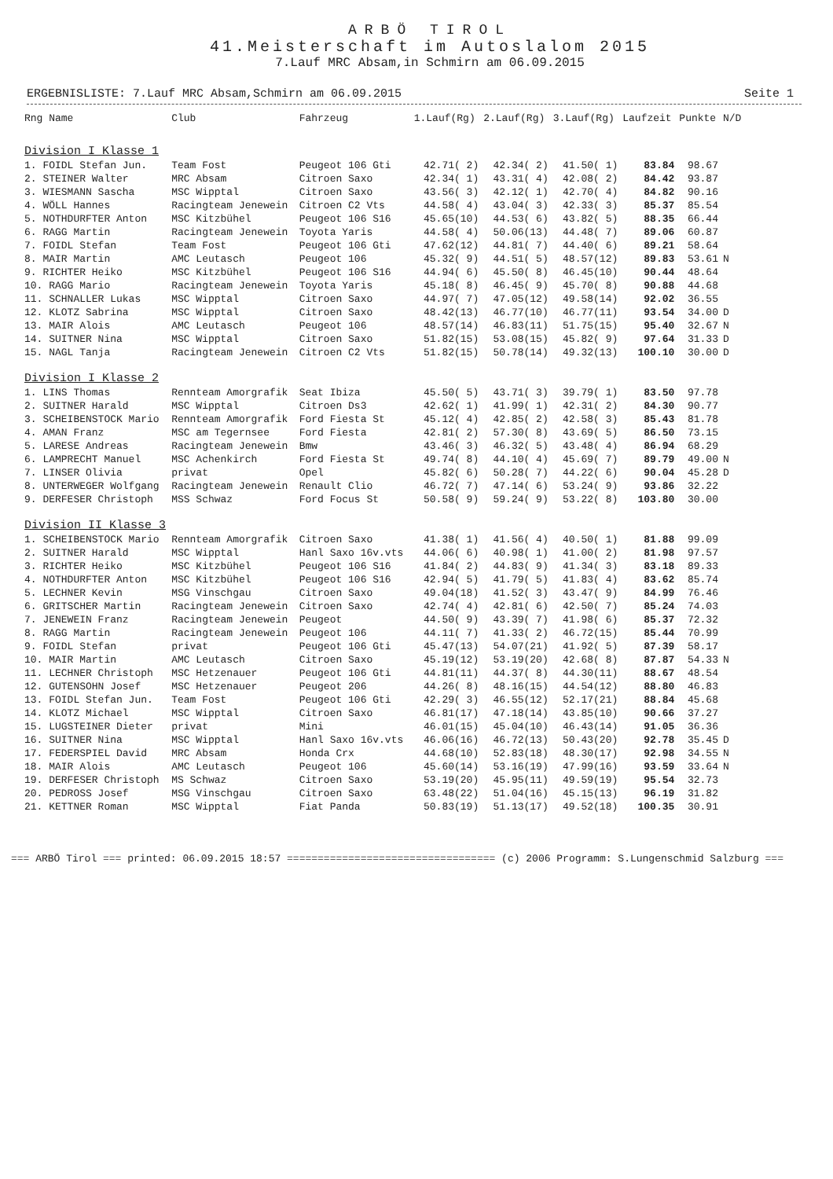ARBÖ TIROL
41.Meisterschaft im Autoslalom 2015
7.Lauf MRC Absam,in Schmirn am 06.09.2015
ERGEBNISLISTE: 7.Lauf MRC Absam,Schmirn am 06.09.2015 Seite 1
| Rng Name | Club | Fahrzeug | 1.Lauf(Rg) | 2.Lauf(Rg) | 3.Lauf(Rg) | Laufzeit | Punkte | N/D |
| --- | --- | --- | --- | --- | --- | --- | --- | --- |
| Division I Klasse 1 | | | | | | | | |
| 1. FOIDL Stefan Jun. | Team Fost | Peugeot 106 Gti | 42.71( 2) | 42.34( 2) | 41.50( 1) | 83.84 | 98.67 | |
| 2. STEINER Walter | MRC Absam | Citroen Saxo | 42.34( 1) | 43.31( 4) | 42.08( 2) | 84.42 | 93.87 | |
| 3. WIESMANN Sascha | MSC Wipptal | Citroen Saxo | 43.56( 3) | 42.12( 1) | 42.70( 4) | 84.82 | 90.16 | |
| 4. WÖLL Hannes | Racingteam Jenewein | Citroen C2 Vts | 44.58( 4) | 43.04( 3) | 42.33( 3) | 85.37 | 85.54 | |
| 5. NOTHDURFTER Anton | MSC Kitzbühel | Peugeot 106 S16 | 45.65(10) | 44.53( 6) | 43.82( 5) | 88.35 | 66.44 | |
| 6. RAGG Martin | Racingteam Jenewein | Toyota Yaris | 44.58( 4) | 50.06(13) | 44.48( 7) | 89.06 | 60.87 | |
| 7. FOIDL Stefan | Team Fost | Peugeot 106 Gti | 47.62(12) | 44.81( 7) | 44.40( 6) | 89.21 | 58.64 | |
| 8. MAIR Martin | AMC Leutasch | Peugeot 106 | 45.32( 9) | 44.51( 5) | 48.57(12) | 89.83 | 53.61 | N |
| 9. RICHTER Heiko | MSC Kitzbühel | Peugeot 106 S16 | 44.94( 6) | 45.50( 8) | 46.45(10) | 90.44 | 48.64 | |
| 10. RAGG Mario | Racingteam Jenewein | Toyota Yaris | 45.18( 8) | 46.45( 9) | 45.70( 8) | 90.88 | 44.68 | |
| 11. SCHNALLER Lukas | MSC Wipptal | Citroen Saxo | 44.97( 7) | 47.05(12) | 49.58(14) | 92.02 | 36.55 | |
| 12. KLOTZ Sabrina | MSC Wipptal | Citroen Saxo | 48.42(13) | 46.77(10) | 46.77(11) | 93.54 | 34.00 | D |
| 13. MAIR Alois | AMC Leutasch | Peugeot 106 | 48.57(14) | 46.83(11) | 51.75(15) | 95.40 | 32.67 | N |
| 14. SUITNER Nina | MSC Wipptal | Citroen Saxo | 51.82(15) | 53.08(15) | 45.82( 9) | 97.64 | 31.33 | D |
| 15. NAGL Tanja | Racingteam Jenewein | Citroen C2 Vts | 51.82(15) | 50.78(14) | 49.32(13) | 100.10 | 30.00 | D |
| Division I Klasse 2 | | | | | | | | |
| 1. LINS Thomas | Rennteam Amorgrafik | Seat Ibiza | 45.50( 5) | 43.71( 3) | 39.79( 1) | 83.50 | 97.78 | |
| 2. SUITNER Harald | MSC Wipptal | Citroen Ds3 | 42.62( 1) | 41.99( 1) | 42.31( 2) | 84.30 | 90.77 | |
| 3. SCHEIBENSTOCK Mario | Rennteam Amorgrafik | Ford Fiesta St | 45.12( 4) | 42.85( 2) | 42.58( 3) | 85.43 | 81.78 | |
| 4. AMAN Franz | MSC am Tegernsee | Ford Fiesta | 42.81( 2) | 57.30( 8) | 43.69( 5) | 86.50 | 73.15 | |
| 5. LARESE Andreas | Racingteam Jenewein | Bmw | 43.46( 3) | 46.32( 5) | 43.48( 4) | 86.94 | 68.29 | |
| 6. LAMPRECHT Manuel | MSC Achenkirch | Ford Fiesta St | 49.74( 8) | 44.10( 4) | 45.69( 7) | 89.79 | 49.00 | N |
| 7. LINSER Olivia | privat | Opel | 45.82( 6) | 50.28( 7) | 44.22( 6) | 90.04 | 45.28 | D |
| 8. UNTERWEGER Wolfgang | Racingteam Jenewein | Renault Clio | 46.72( 7) | 47.14( 6) | 53.24( 9) | 93.86 | 32.22 | |
| 9. DERFESER Christoph | MSS Schwaz | Ford Focus St | 50.58( 9) | 59.24( 9) | 53.22( 8) | 103.80 | 30.00 | |
| Division II Klasse 3 | | | | | | | | |
| 1. SCHEIBENSTOCK Mario | Rennteam Amorgrafik | Citroen Saxo | 41.38( 1) | 41.56( 4) | 40.50( 1) | 81.88 | 99.09 | |
| 2. SUITNER Harald | MSC Wipptal | Hanl Saxo 16v.vts | 44.06( 6) | 40.98( 1) | 41.00( 2) | 81.98 | 97.57 | |
| 3. RICHTER Heiko | MSC Kitzbühel | Peugeot 106 S16 | 41.84( 2) | 44.83( 9) | 41.34( 3) | 83.18 | 89.33 | |
| 4. NOTHDURFTER Anton | MSC Kitzbühel | Peugeot 106 S16 | 42.94( 5) | 41.79( 5) | 41.83( 4) | 83.62 | 85.74 | |
| 5. LECHNER Kevin | MSG Vinschgau | Citroen Saxo | 49.04(18) | 41.52( 3) | 43.47( 9) | 84.99 | 76.46 | |
| 6. GRITSCHER Martin | Racingteam Jenewein | Citroen Saxo | 42.74( 4) | 42.81( 6) | 42.50( 7) | 85.24 | 74.03 | |
| 7. JENEWEIN Franz | Racingteam Jenewein | Peugeot | 44.50( 9) | 43.39( 7) | 41.98( 6) | 85.37 | 72.32 | |
| 8. RAGG Martin | Racingteam Jenewein | Peugeot 106 | 44.11( 7) | 41.33( 2) | 46.72(15) | 85.44 | 70.99 | |
| 9. FOIDL Stefan | privat | Peugeot 106 Gti | 45.47(13) | 54.07(21) | 41.92( 5) | 87.39 | 58.17 | |
| 10. MAIR Martin | AMC Leutasch | Citroen Saxo | 45.19(12) | 53.19(20) | 42.68( 8) | 87.87 | 54.33 | N |
| 11. LECHNER Christoph | MSC Hetzenauer | Peugeot 106 Gti | 44.81(11) | 44.37( 8) | 44.30(11) | 88.67 | 48.54 | |
| 12. GUTENSOHN Josef | MSC Hetzenauer | Peugeot 206 | 44.26( 8) | 48.16(15) | 44.54(12) | 88.80 | 46.83 | |
| 13. FOIDL Stefan Jun. | Team Fost | Peugeot 106 Gti | 42.29( 3) | 46.55(12) | 52.17(21) | 88.84 | 45.68 | |
| 14. KLOTZ Michael | MSC Wipptal | Citroen Saxo | 46.81(17) | 47.18(14) | 43.85(10) | 90.66 | 37.27 | |
| 15. LUGSTEINER Dieter | privat | Mini | 46.01(15) | 45.04(10) | 46.43(14) | 91.05 | 36.36 | |
| 16. SUITNER Nina | MSC Wipptal | Hanl Saxo 16v.vts | 46.06(16) | 46.72(13) | 50.43(20) | 92.78 | 35.45 | D |
| 17. FEDERSPIEL David | MRC Absam | Honda Crx | 44.68(10) | 52.83(18) | 48.30(17) | 92.98 | 34.55 | N |
| 18. MAIR Alois | AMC Leutasch | Peugeot 106 | 45.60(14) | 53.16(19) | 47.99(16) | 93.59 | 33.64 | N |
| 19. DERFESER Christoph | MS Schwaz | Citroen Saxo | 53.19(20) | 45.95(11) | 49.59(19) | 95.54 | 32.73 | |
| 20. PEDROSS Josef | MSG Vinschgau | Citroen Saxo | 63.48(22) | 51.04(16) | 45.15(13) | 96.19 | 31.82 | |
| 21. KETTNER Roman | MSC Wipptal | Fiat Panda | 50.83(19) | 51.13(17) | 49.52(18) | 100.35 | 30.91 | |
=== ARBÖ Tirol === printed: 06.09.2015 18:57 ================================== (c) 2006 Programm: S.Lungenschmid Salzburg ===